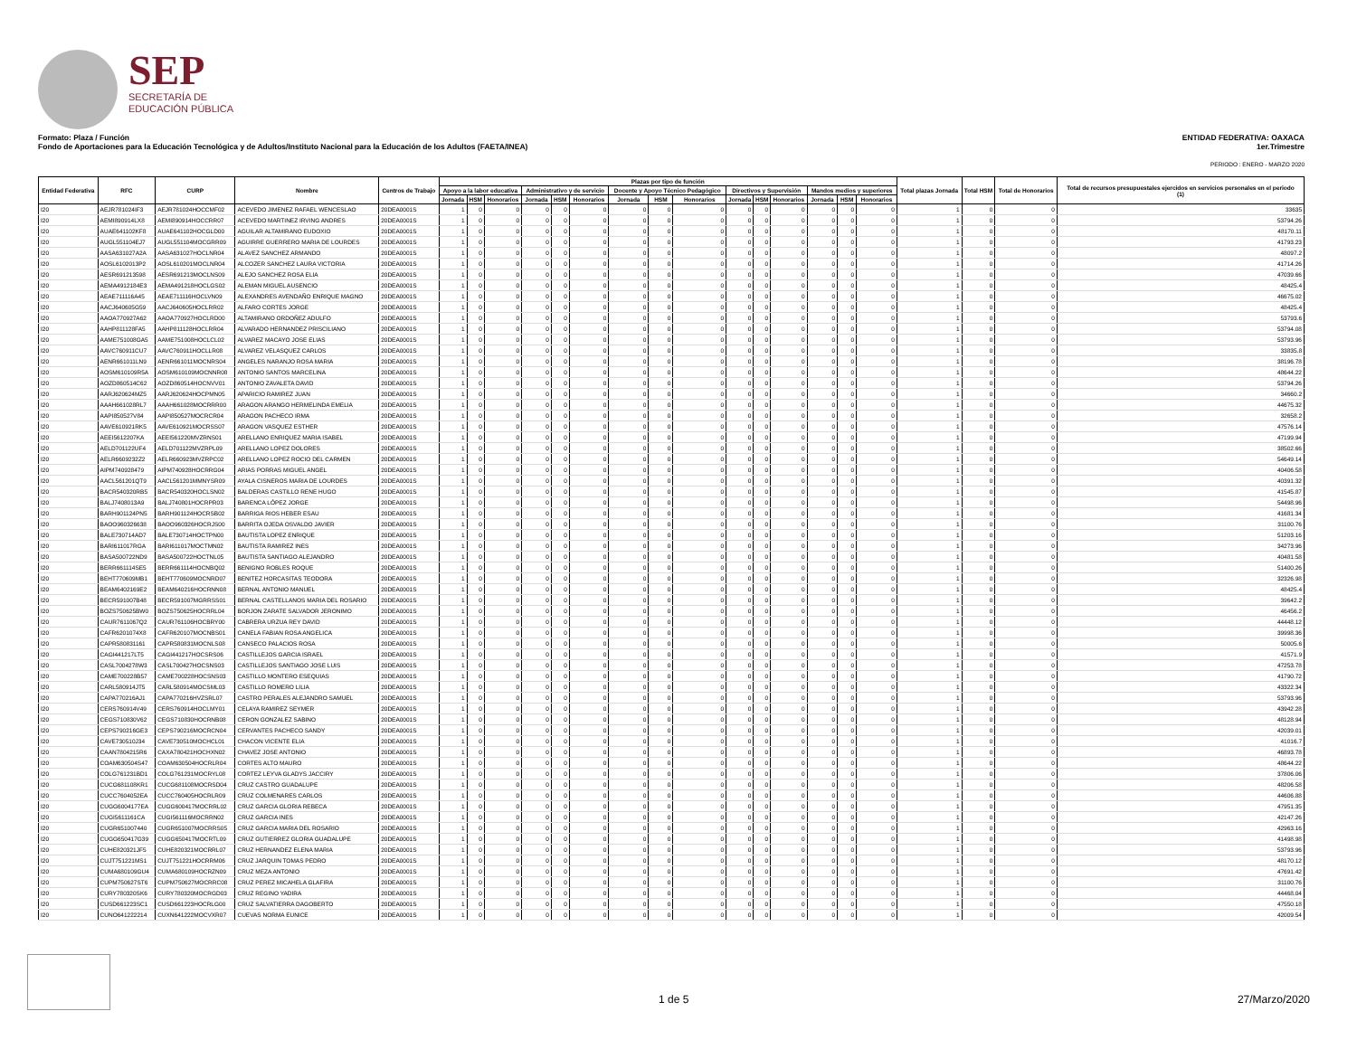SEP
SECRETARÍA DE
EDUCACIÓN PÚBLICA
ENTIDAD FEDERATIVA: OAXACA
1er.Trimestre
Formato: Plaza / Función
Fondo de Aportaciones para la Educación Tecnológica y de Adultos/Instituto Nacional para la Educación de los Adultos (FAETA/INEA)
PERIODO : ENERO - MARZO 2020
| Entidad Federativa | RFC | CURP | Nombre | Centros de Trabajo | Plazas por tipo de función | | | | | | | | | | | | | | | Total plazas Jornada | Total HSM | Total de Honorarios | Total de recursos presupuestales ejercidos en servicios personales en el periodo (1) |
| --- | --- | --- | --- | --- | --- | --- | --- | --- | --- | --- | --- | --- | --- | --- | --- | --- | --- | --- | --- | --- | --- | --- | --- |
| | | | | | Apoyo a la labor educativa | | | Administrativo y de servicio | | | Docente y Apoyo Técnico Pedagógico | | | Directivos y Supervisión | | | Mandos medios y superiores | | | | | | |
| | | | | | Jornada | HSM | Honorarios | Jornada | HSM | Honorarios | Jornada | HSM | Honorarios | Jornada | HSM | Honorarios | Jornada | HSM | Honorarios | | | | |
| I20 | AEJR781024IF3 | AEJR781024HOCCMF02 | ACEVEDO JIMENEZ RAFAEL WENCESLAO | 20DEA0001S | 1 | 0 | 0 | 0 | 0 | 0 | 0 | 0 | 0 | 0 | 0 | 0 | 0 | 0 | 0 | 1 | 0 | 0 | 33635 |
| I20 | AEMI890914LX8 | AEMI890914HOCCRR07 | ACEVEDO MARTINEZ IRVING ANDRES | 20DEA0001S | 1 | 0 | 0 | 0 | 0 | 0 | 0 | 0 | 0 | 0 | 0 | 0 | 0 | 0 | 0 | 1 | 0 | 0 | 53794.26 |
| I20 | AUAE641102KF8 | AUAE641102HOCGLD00 | AGUILAR ALTAMIRANO EUDOXIO | 20DEA0001S | 1 | 0 | 0 | 0 | 0 | 0 | 0 | 0 | 0 | 0 | 0 | 0 | 0 | 0 | 0 | 1 | 0 | 0 | 48170.11 |
| I20 | AUGL551104EJ7 | AUGL551104MOCGRR09 | AGUIRRE GUERRERO MARIA DE LOURDES | 20DEA0001S | 1 | 0 | 0 | 0 | 0 | 0 | 0 | 0 | 0 | 0 | 0 | 0 | 0 | 0 | 0 | 1 | 0 | 0 | 41793.23 |
| I20 | AASA631027A2A | AASA631027HOCLNR04 | ALAVEZ SANCHEZ ARMANDO | 20DEA0001S | 1 | 0 | 0 | 0 | 0 | 0 | 0 | 0 | 0 | 0 | 0 | 0 | 0 | 0 | 0 | 1 | 0 | 0 | 48097.2 |
| I20 | AOSL6102013P2 | AOSL610201MOCLNR04 | ALCOZER SANCHEZ LAURA VICTORIA | 20DEA0001S | 1 | 0 | 0 | 0 | 0 | 0 | 0 | 0 | 0 | 0 | 0 | 0 | 0 | 0 | 0 | 1 | 0 | 0 | 41714.26 |
| I20 | AESR691213598 | AESR691213MOCLNS09 | ALEJO SANCHEZ ROSA ELIA | 20DEA0001S | 1 | 0 | 0 | 0 | 0 | 0 | 0 | 0 | 0 | 0 | 0 | 0 | 0 | 0 | 0 | 1 | 0 | 0 | 47039.66 |
| I20 | AEMA4912184E3 | AEMA491218HOCLGS02 | ALEMAN MIGUEL AUSENCIO | 20DEA0001S | 1 | 0 | 0 | 0 | 0 | 0 | 0 | 0 | 0 | 0 | 0 | 0 | 0 | 0 | 0 | 1 | 0 | 0 | 48425.4 |
| I20 | AEAE711116A45 | AEAE711116HOCLVN09 | ALEXANDRES AVENDAÑO ENRIQUE MAGNO | 20DEA0001S | 1 | 0 | 0 | 0 | 0 | 0 | 0 | 0 | 0 | 0 | 0 | 0 | 0 | 0 | 0 | 1 | 0 | 0 | 46675.02 |
| I20 | AACJ640605G59 | AACJ640605HOCLRR02 | ALFARO CORTES JORGE | 20DEA0001S | 1 | 0 | 0 | 0 | 0 | 0 | 0 | 0 | 0 | 0 | 0 | 0 | 0 | 0 | 0 | 1 | 0 | 0 | 48425.4 |
| I20 | AAOA770927A62 | AAOA770927HOCLRD00 | ALTAMIRANO ORDOÑEZ ADULFO | 20DEA0001S | 1 | 0 | 0 | 0 | 0 | 0 | 0 | 0 | 0 | 0 | 0 | 0 | 0 | 0 | 0 | 1 | 0 | 0 | 53793.6 |
| I20 | AAHP811128FA5 | AAHP811128HOCLRR04 | ALVARADO HERNANDEZ PRISCILIANO | 20DEA0001S | 1 | 0 | 0 | 0 | 0 | 0 | 0 | 0 | 0 | 0 | 0 | 0 | 0 | 0 | 0 | 1 | 0 | 0 | 53794.08 |
| I20 | AAME751008GA5 | AAME751008HOCLCL02 | ALVAREZ MACAYO JOSE ELIAS | 20DEA0001S | 1 | 0 | 0 | 0 | 0 | 0 | 0 | 0 | 0 | 0 | 0 | 0 | 0 | 0 | 0 | 1 | 0 | 0 | 53793.96 |
| I20 | AAVC760911CU7 | AAVC760911HOCLLR08 | ALVAREZ VELASQUEZ CARLOS | 20DEA0001S | 1 | 0 | 0 | 0 | 0 | 0 | 0 | 0 | 0 | 0 | 0 | 0 | 0 | 0 | 0 | 1 | 0 | 0 | 33835.8 |
| I20 | AENR661011LN9 | AENR661011MOCNRS04 | ANGELES NARANJO ROSA MARIA | 20DEA0001S | 1 | 0 | 0 | 0 | 0 | 0 | 0 | 0 | 0 | 0 | 0 | 0 | 0 | 0 | 0 | 1 | 0 | 0 | 38196.78 |
| I20 | AOSM610109R5A | AOSM610109MOCNNR08 | ANTONIO SANTOS MARCELINA | 20DEA0001S | 1 | 0 | 0 | 0 | 0 | 0 | 0 | 0 | 0 | 0 | 0 | 0 | 0 | 0 | 0 | 1 | 0 | 0 | 48644.22 |
| I20 | AOZD860514C62 | AOZD860514HOCNVV01 | ANTONIO ZAVALETA DAVID | 20DEA0001S | 1 | 0 | 0 | 0 | 0 | 0 | 0 | 0 | 0 | 0 | 0 | 0 | 0 | 0 | 0 | 1 | 0 | 0 | 53794.26 |
| I20 | AARJ620624MZ5 | AARJ620624HOCPMN05 | APARICIO RAMIREZ JUAN | 20DEA0001S | 1 | 0 | 0 | 0 | 0 | 0 | 0 | 0 | 0 | 0 | 0 | 0 | 0 | 0 | 0 | 1 | 0 | 0 | 34660.2 |
| I20 | AAAH661028RL7 | AAAH661028MOCRRR00 | ARAGON ARANGO HERMELINDA EMELIA | 20DEA0001S | 1 | 0 | 0 | 0 | 0 | 0 | 0 | 0 | 0 | 0 | 0 | 0 | 0 | 0 | 0 | 1 | 0 | 0 | 44675.32 |
| I20 | AAPI850527V84 | AAPI850527MOCRCR04 | ARAGON PACHECO IRMA | 20DEA0001S | 1 | 0 | 0 | 0 | 0 | 0 | 0 | 0 | 0 | 0 | 0 | 0 | 0 | 0 | 0 | 1 | 0 | 0 | 32658.2 |
| I20 | AAVE610921RK5 | AAVE610921MOCRSS07 | ARAGON VASQUEZ ESTHER | 20DEA0001S | 1 | 0 | 0 | 0 | 0 | 0 | 0 | 0 | 0 | 0 | 0 | 0 | 0 | 0 | 0 | 1 | 0 | 0 | 47576.14 |
| I20 | AEEI5612207KA | AEEI561220MVZRNS01 | ARELLANO ENRIQUEZ MARIA ISABEL | 20DEA0001S | 1 | 0 | 0 | 0 | 0 | 0 | 0 | 0 | 0 | 0 | 0 | 0 | 0 | 0 | 0 | 1 | 0 | 0 | 47199.94 |
| I20 | AELD701122UF4 | AELD701122MVZRPL09 | ARELLANO LOPEZ DOLORES | 20DEA0001S | 1 | 0 | 0 | 0 | 0 | 0 | 0 | 0 | 0 | 0 | 0 | 0 | 0 | 0 | 0 | 1 | 0 | 0 | 38502.66 |
| I20 | AELR6609232Z2 | AELR660923MVZRPC02 | ARELLANO LOPEZ ROCIO DEL CARMEN | 20DEA0001S | 1 | 0 | 0 | 0 | 0 | 0 | 0 | 0 | 0 | 0 | 0 | 0 | 0 | 0 | 0 | 1 | 0 | 0 | 54649.14 |
| I20 | AIPM740928479 | AIPM740928HOCRRG04 | ARIAS PORRAS MIGUEL ANGEL | 20DEA0001S | 1 | 0 | 0 | 0 | 0 | 0 | 0 | 0 | 0 | 0 | 0 | 0 | 0 | 0 | 0 | 1 | 0 | 0 | 40406.58 |
| I20 | AACL561201QT9 | AACL561201MMNYSR09 | AYALA CISNEROS MARIA DE LOURDES | 20DEA0001S | 1 | 0 | 0 | 0 | 0 | 0 | 0 | 0 | 0 | 0 | 0 | 0 | 0 | 0 | 0 | 1 | 0 | 0 | 40391.32 |
| I20 | BACR540320RB5 | BACR540320HOCLSN02 | BALDERAS CASTILLO RENE HUGO | 20DEA0001S | 1 | 0 | 0 | 0 | 0 | 0 | 0 | 0 | 0 | 0 | 0 | 0 | 0 | 0 | 0 | 1 | 0 | 0 | 41545.87 |
| I20 | BALJ7408013A9 | BALJ740801HOCRPR03 | BARENCA LÓPEZ JORGE | 20DEA0001S | 1 | 0 | 0 | 0 | 0 | 0 | 0 | 0 | 0 | 0 | 0 | 0 | 0 | 0 | 0 | 1 | 0 | 0 | 54498.96 |
| I20 | BARH901124PN5 | BARH901124HOCRSB02 | BARRIGA RIOS HEBER ESAU | 20DEA0001S | 1 | 0 | 0 | 0 | 0 | 0 | 0 | 0 | 0 | 0 | 0 | 0 | 0 | 0 | 0 | 1 | 0 | 0 | 41681.34 |
| I20 | BAOO960326638 | BAOO960326HOCRJS00 | BARRITA OJEDA OSVALDO JAVIER | 20DEA0001S | 1 | 0 | 0 | 0 | 0 | 0 | 0 | 0 | 0 | 0 | 0 | 0 | 0 | 0 | 0 | 1 | 0 | 0 | 31100.76 |
| I20 | BALE730714AD7 | BALE730714HOCTPN00 | BAUTISTA LOPEZ ENRIQUE | 20DEA0001S | 1 | 0 | 0 | 0 | 0 | 0 | 0 | 0 | 0 | 0 | 0 | 0 | 0 | 0 | 0 | 1 | 0 | 0 | 51203.16 |
| I20 | BARI611017RGA | BARI611017MOCTMN02 | BAUTISTA RAMIREZ INES | 20DEA0001S | 1 | 0 | 0 | 0 | 0 | 0 | 0 | 0 | 0 | 0 | 0 | 0 | 0 | 0 | 0 | 1 | 0 | 0 | 34273.96 |
| I20 | BASA500722ND9 | BASA500722HOCTNL05 | BAUTISTA SANTIAGO ALEJANDRO | 20DEA0001S | 1 | 0 | 0 | 0 | 0 | 0 | 0 | 0 | 0 | 0 | 0 | 0 | 0 | 0 | 0 | 1 | 0 | 0 | 40481.58 |
| I20 | BERR661114SE5 | BERR661114HOCNBQ02 | BENIGNO ROBLES ROQUE | 20DEA0001S | 1 | 0 | 0 | 0 | 0 | 0 | 0 | 0 | 0 | 0 | 0 | 0 | 0 | 0 | 0 | 1 | 0 | 0 | 51400.26 |
| I20 | BEHT770609MB1 | BEHT770609MOCNRD07 | BENITEZ HORCASITAS TEODORA | 20DEA0001S | 1 | 0 | 0 | 0 | 0 | 0 | 0 | 0 | 0 | 0 | 0 | 0 | 0 | 0 | 0 | 1 | 0 | 0 | 32326.98 |
| I20 | BEAM6402169E2 | BEAM640216HOCRNN08 | BERNAL ANTONIO MANUEL | 20DEA0001S | 1 | 0 | 0 | 0 | 0 | 0 | 0 | 0 | 0 | 0 | 0 | 0 | 0 | 0 | 0 | 1 | 0 | 0 | 48425.4 |
| I20 | BECR591007B48 | BECR591007MGRRSS01 | BERNAL CASTELLANOS MARIA DEL ROSARIO | 20DEA0001S | 1 | 0 | 0 | 0 | 0 | 0 | 0 | 0 | 0 | 0 | 0 | 0 | 0 | 0 | 0 | 1 | 0 | 0 | 39642.2 |
| I20 | BOZS750625BW0 | BOZS750625HOCRRL04 | BORJON ZARATE SALVADOR JERONIMO | 20DEA0001S | 1 | 0 | 0 | 0 | 0 | 0 | 0 | 0 | 0 | 0 | 0 | 0 | 0 | 0 | 0 | 1 | 0 | 0 | 46456.2 |
| I20 | CAUR7611067Q2 | CAUR761106HOCBRY00 | CABRERA URZUA REY DAVID | 20DEA0001S | 1 | 0 | 0 | 0 | 0 | 0 | 0 | 0 | 0 | 0 | 0 | 0 | 0 | 0 | 0 | 1 | 0 | 0 | 44448.12 |
| I20 | CAFR6201074X8 | CAFR620107MOCNBS01 | CANELA FABIAN ROSA ANGELICA | 20DEA0001S | 1 | 0 | 0 | 0 | 0 | 0 | 0 | 0 | 0 | 0 | 0 | 0 | 0 | 0 | 0 | 1 | 0 | 0 | 39998.36 |
| I20 | CAPR580831161 | CAPR580831MOCNLS08 | CANSECO PALACIOS ROSA | 20DEA0001S | 1 | 0 | 0 | 0 | 0 | 0 | 0 | 0 | 0 | 0 | 0 | 0 | 0 | 0 | 0 | 1 | 0 | 0 | 50005.6 |
| I20 | CAGI441217LT5 | CAGI441217HOCSRS06 | CASTILLEJOS GARCIA ISRAEL | 20DEA0001S | 1 | 0 | 0 | 0 | 0 | 0 | 0 | 0 | 0 | 0 | 0 | 0 | 0 | 0 | 0 | 1 | 0 | 0 | 41571.9 |
| I20 | CASL7004278W3 | CASL700427HOCSNS03 | CASTILLEJOS SANTIAGO JOSE LUIS | 20DEA0001S | 1 | 0 | 0 | 0 | 0 | 0 | 0 | 0 | 0 | 0 | 0 | 0 | 0 | 0 | 0 | 1 | 0 | 0 | 47253.78 |
| I20 | CAME700228B57 | CAME700228HOCSNS03 | CASTILLO MONTERO ESEQUIAS | 20DEA0001S | 1 | 0 | 0 | 0 | 0 | 0 | 0 | 0 | 0 | 0 | 0 | 0 | 0 | 0 | 0 | 1 | 0 | 0 | 41790.72 |
| I20 | CARL580914JT5 | CARL580914MOCSML03 | CASTILLO ROMERO LILIA | 20DEA0001S | 1 | 0 | 0 | 0 | 0 | 0 | 0 | 0 | 0 | 0 | 0 | 0 | 0 | 0 | 0 | 1 | 0 | 0 | 43322.34 |
| I20 | CAPA770216AJ1 | CAPA770216HVZSRL07 | CASTRO PERALES ALEJANDRO SAMUEL | 20DEA0001S | 1 | 0 | 0 | 0 | 0 | 0 | 0 | 0 | 0 | 0 | 0 | 0 | 0 | 0 | 0 | 1 | 0 | 0 | 53793.96 |
| I20 | CERS760914V49 | CERS760914HOCLMY01 | CELAYA RAMIREZ SEYMER | 20DEA0001S | 1 | 0 | 0 | 0 | 0 | 0 | 0 | 0 | 0 | 0 | 0 | 0 | 0 | 0 | 0 | 1 | 0 | 0 | 43942.28 |
| I20 | CEGS710830V62 | CEGS710830HOCRNB08 | CERON GONZALEZ SABINO | 20DEA0001S | 1 | 0 | 0 | 0 | 0 | 0 | 0 | 0 | 0 | 0 | 0 | 0 | 0 | 0 | 0 | 1 | 0 | 0 | 48128.94 |
| I20 | CEPS790216GE3 | CEPS790216MOCRCN04 | CERVANTES PACHECO SANDY | 20DEA0001S | 1 | 0 | 0 | 0 | 0 | 0 | 0 | 0 | 0 | 0 | 0 | 0 | 0 | 0 | 0 | 1 | 0 | 0 | 42039.01 |
| I20 | CAVE730510J34 | CAVE730510MOCHCL01 | CHACON VICENTE ELIA | 20DEA0001S | 1 | 0 | 0 | 0 | 0 | 0 | 0 | 0 | 0 | 0 | 0 | 0 | 0 | 0 | 0 | 1 | 0 | 0 | 41016.7 |
| I20 | CAAN7804215R6 | CAXA780421HOCHXN02 | CHAVEZ JOSE ANTONIO | 20DEA0001S | 1 | 0 | 0 | 0 | 0 | 0 | 0 | 0 | 0 | 0 | 0 | 0 | 0 | 0 | 0 | 1 | 0 | 0 | 46893.78 |
| I20 | COAM630504S47 | COAM630504HOCRLR04 | CORTES ALTO MAURO | 20DEA0001S | 1 | 0 | 0 | 0 | 0 | 0 | 0 | 0 | 0 | 0 | 0 | 0 | 0 | 0 | 0 | 1 | 0 | 0 | 48644.22 |
| I20 | COLG761231BD1 | COLG761231MOCRYL08 | CORTEZ LEYVA GLADYS JACCIRY | 20DEA0001S | 1 | 0 | 0 | 0 | 0 | 0 | 0 | 0 | 0 | 0 | 0 | 0 | 0 | 0 | 0 | 1 | 0 | 0 | 37806.06 |
| I20 | CUCG681108KR1 | CUCG681108MOCRSD04 | CRUZ CASTRO GUADALUPE | 20DEA0001S | 1 | 0 | 0 | 0 | 0 | 0 | 0 | 0 | 0 | 0 | 0 | 0 | 0 | 0 | 0 | 1 | 0 | 0 | 48206.58 |
| I20 | CUCC7604052EA | CUCC760405HOCRLR09 | CRUZ COLMENARES CARLOS | 20DEA0001S | 1 | 0 | 0 | 0 | 0 | 0 | 0 | 0 | 0 | 0 | 0 | 0 | 0 | 0 | 0 | 1 | 0 | 0 | 44606.88 |
| I20 | CUGG6004177EA | CUGG600417MOCRRL02 | CRUZ GARCIA GLORIA REBECA | 20DEA0001S | 1 | 0 | 0 | 0 | 0 | 0 | 0 | 0 | 0 | 0 | 0 | 0 | 0 | 0 | 0 | 1 | 0 | 0 | 47951.35 |
| I20 | CUGI5611161CA | CUGI561116MOCRRN02 | CRUZ GARCIA INES | 20DEA0001S | 1 | 0 | 0 | 0 | 0 | 0 | 0 | 0 | 0 | 0 | 0 | 0 | 0 | 0 | 0 | 1 | 0 | 0 | 42147.26 |
| I20 | CUGR651007440 | CUGR651007MOCRRS05 | CRUZ GARCIA MARIA DEL ROSARIO | 20DEA0001S | 1 | 0 | 0 | 0 | 0 | 0 | 0 | 0 | 0 | 0 | 0 | 0 | 0 | 0 | 0 | 1 | 0 | 0 | 42963.16 |
| I20 | CUGG650417G39 | CUGG650417MOCRTL09 | CRUZ GUTIERREZ GLORIA GUADALUPE | 20DEA0001S | 1 | 0 | 0 | 0 | 0 | 0 | 0 | 0 | 0 | 0 | 0 | 0 | 0 | 0 | 0 | 1 | 0 | 0 | 41498.98 |
| I20 | CUHE820321JF5 | CUHE820321MOCRRL07 | CRUZ HERNANDEZ ELENA MARIA | 20DEA0001S | 1 | 0 | 0 | 0 | 0 | 0 | 0 | 0 | 0 | 0 | 0 | 0 | 0 | 0 | 0 | 1 | 0 | 0 | 53793.96 |
| I20 | CUJT751221MS1 | CUJT751221HOCRRM06 | CRUZ JARQUIN TOMAS PEDRO | 20DEA0001S | 1 | 0 | 0 | 0 | 0 | 0 | 0 | 0 | 0 | 0 | 0 | 0 | 0 | 0 | 0 | 1 | 0 | 0 | 48170.12 |
| I20 | CUMA680109GU4 | CUMA680109HOCRZN09 | CRUZ MEZA ANTONIO | 20DEA0001S | 1 | 0 | 0 | 0 | 0 | 0 | 0 | 0 | 0 | 0 | 0 | 0 | 0 | 0 | 0 | 1 | 0 | 0 | 47691.42 |
| I20 | CUPM750627ST6 | CUPM750627MOCRRC08 | CRUZ PEREZ MICAHELA GLAFIRA | 20DEA0001S | 1 | 0 | 0 | 0 | 0 | 0 | 0 | 0 | 0 | 0 | 0 | 0 | 0 | 0 | 0 | 1 | 0 | 0 | 31100.76 |
| I20 | CURY780320SK6 | CURY780320MOCRGD03 | CRUZ REGINO YADIRA | 20DEA0001S | 1 | 0 | 0 | 0 | 0 | 0 | 0 | 0 | 0 | 0 | 0 | 0 | 0 | 0 | 0 | 1 | 0 | 0 | 44468.04 |
| I20 | CUSD661223SC1 | CUSD661223HOCRLG00 | CRUZ SALVATIERRA DAGOBERTO | 20DEA0001S | 1 | 0 | 0 | 0 | 0 | 0 | 0 | 0 | 0 | 0 | 0 | 0 | 0 | 0 | 0 | 1 | 0 | 0 | 47550.18 |
| I20 | CUNO641222214 | CUXN641222MOCVXR07 | CUEVAS NORMA EUNICE | 20DEA0001S | 1 | 0 | 0 | 0 | 0 | 0 | 0 | 0 | 0 | 0 | 0 | 0 | 0 | 0 | 0 | 1 | 0 | 0 | 42009.54 |
1 de 5 27/Marzo/2020